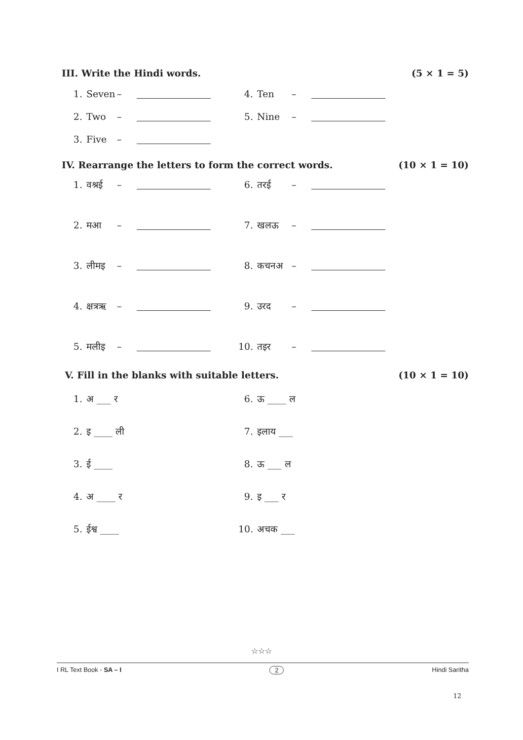III. Write the Hindi words. (5 × 1 = 5)
1. Seven – 4. Ten –
2. Two – 5. Nine –
3. Five –
IV. Rearrange the letters to form the correct words. (10 × 1 = 10)
1. वश्रई – 6. तरई –
2. मआ – 7. खलऊ –
3. लीमइ – 8. कचनअ –
4. क्षत्रऋ – 9. उरद –
5. मलीइ – 10. तइर –
V. Fill in the blanks with suitable letters. (10 × 1 = 10)
1. अ ___ र 6. ऊ ____ ल
2. इ ____ ली 7. इलाय ___
3. ई ____ 8. ऊ ___ ल
4. अ ____ र 9. इ ___ र
5. ईश्व ____ 10. अचक ___
☆☆☆
I RL Text Book - SA – I 2 Hindi Saritha
12